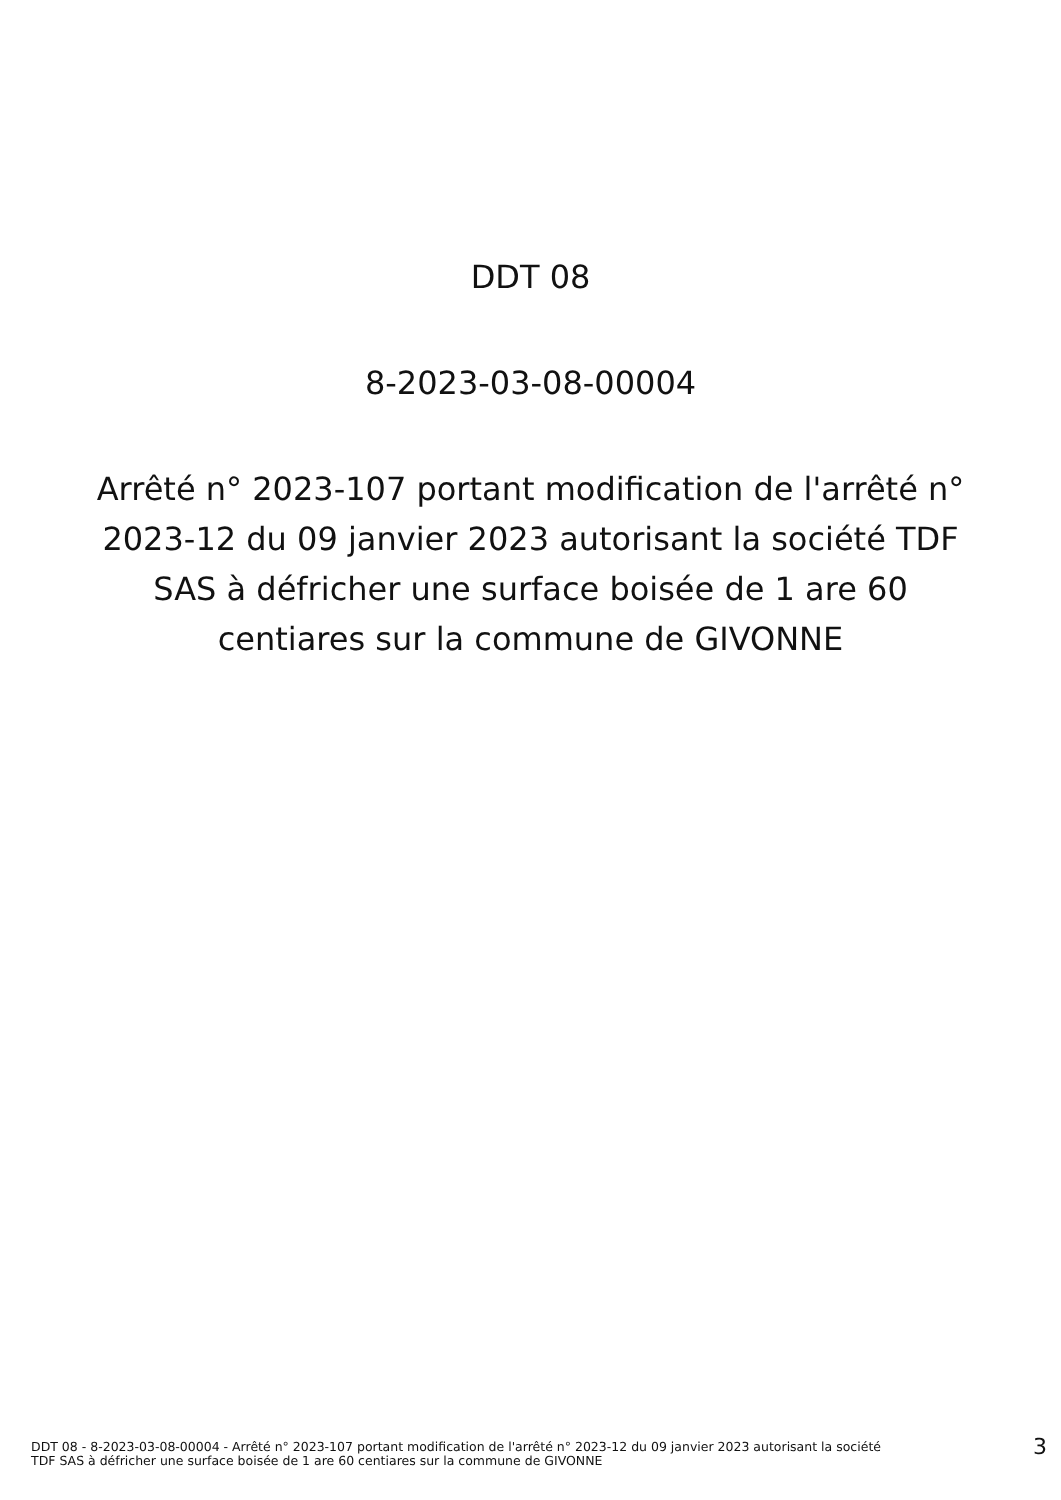DDT 08
8-2023-03-08-00004
Arrêté n° 2023-107 portant modification de l'arrêté n° 2023-12 du 09 janvier 2023 autorisant la société TDF SAS à défricher une surface boisée de 1 are 60 centiares sur la commune de GIVONNE
DDT 08 - 8-2023-03-08-00004 - Arrêté n° 2023-107 portant modification de l'arrêté n° 2023-12 du 09 janvier 2023 autorisant la société
TDF SAS à défricher une surface boisée de 1 are 60 centiares sur la commune de GIVONNE
3